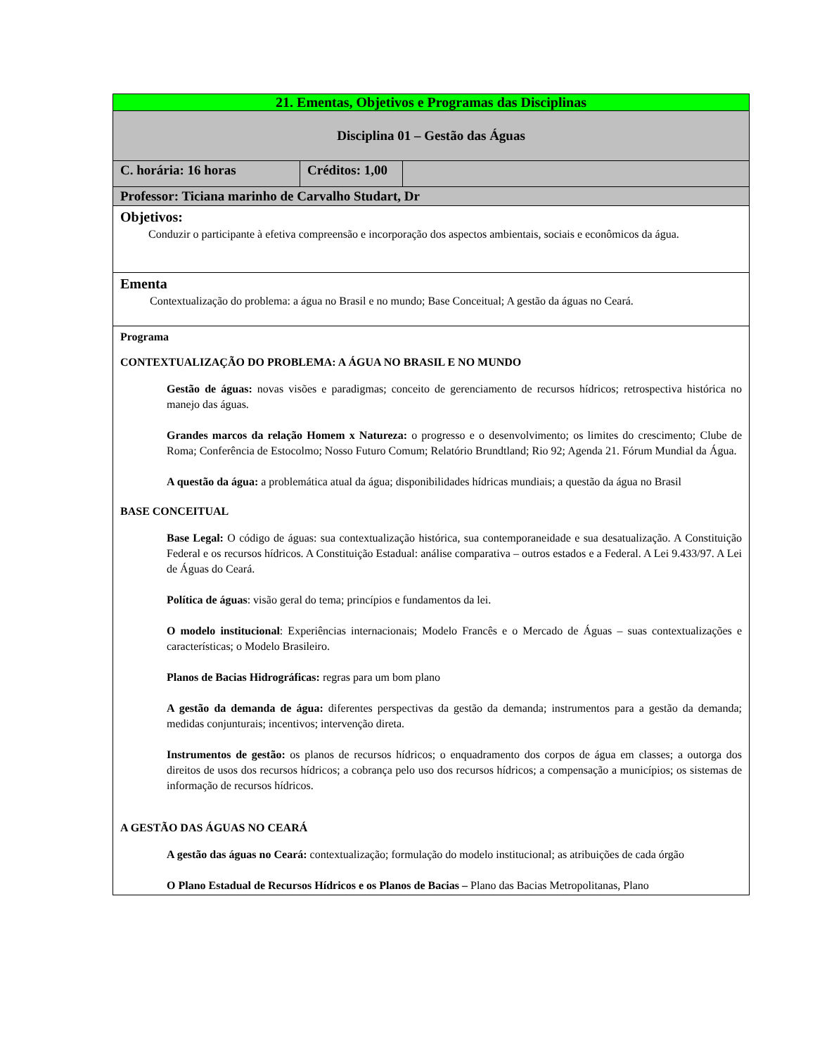| 21. Ementas, Objetivos e Programas das Disciplinas | | |
| Disciplina 01 – Gestão das Águas | | |
| C. horária: 16 horas | Créditos: 1,00 | |
| Professor: Ticiana marinho de Carvalho Studart, Dr | | |
| Objetivos: Conduzir o participante à efetiva compreensão e incorporação dos aspectos ambientais, sociais e econômicos da água. | | |
| Ementa Contextualização do problema: a água no Brasil e no mundo; Base Conceitual; A gestão da águas no Ceará. | | |
| Programa CONTEXTUALIZAÇÃO DO PROBLEMA: A ÁGUA NO BRASIL E NO MUNDO Gestão de águas: novas visões e paradigmas; conceito de gerenciamento de recursos hídricos; retrospectiva histórica no manejo das águas. Grandes marcos da relação Homem x Natureza: o progresso e o desenvolvimento; os limites do crescimento; Clube de Roma; Conferência de Estocolmo; Nosso Futuro Comum; Relatório Brundtland; Rio 92; Agenda 21. Fórum Mundial da Água. A questão da água: a problemática atual da água; disponibilidades hídricas mundiais; a questão da água no Brasil BASE CONCEITUAL Base Legal: O código de águas: sua contextualização histórica, sua contemporaneidade e sua desatualização. A Constituição Federal e os recursos hídricos. A Constituição Estadual: análise comparativa – outros estados e a Federal. A Lei 9.433/97. A Lei de Águas do Ceará. Política de águas : visão geral do tema; princípios e fundamentos da lei. O modelo institucional : Experiências internacionais; Modelo Francês e o Mercado de Águas – suas contextualizações e características; o Modelo Brasileiro. Planos de Bacias Hidrográficas: regras para um bom plano A gestão da demanda de água: diferentes perspectivas da gestão da demanda; instrumentos para a gestão da demanda; medidas conjunturais; incentivos; intervenção direta. Instrumentos de gestão: os planos de recursos hídricos; o enquadramento dos corpos de água em classes; a outorga dos direitos de usos dos recursos hídricos; a cobrança pelo uso dos recursos hídricos; a compensação a municípios; os sistemas de informação de recursos hídricos. A GESTÃO DAS ÁGUAS NO CEARÁ A gestão das águas no Ceará: contextualização; formulação do modelo institucional; as atribuições de cada órgão O Plano Estadual de Recursos Hídricos e os Planos de Bacias – Plano das Bacias Metropolitanas, Plano | | |